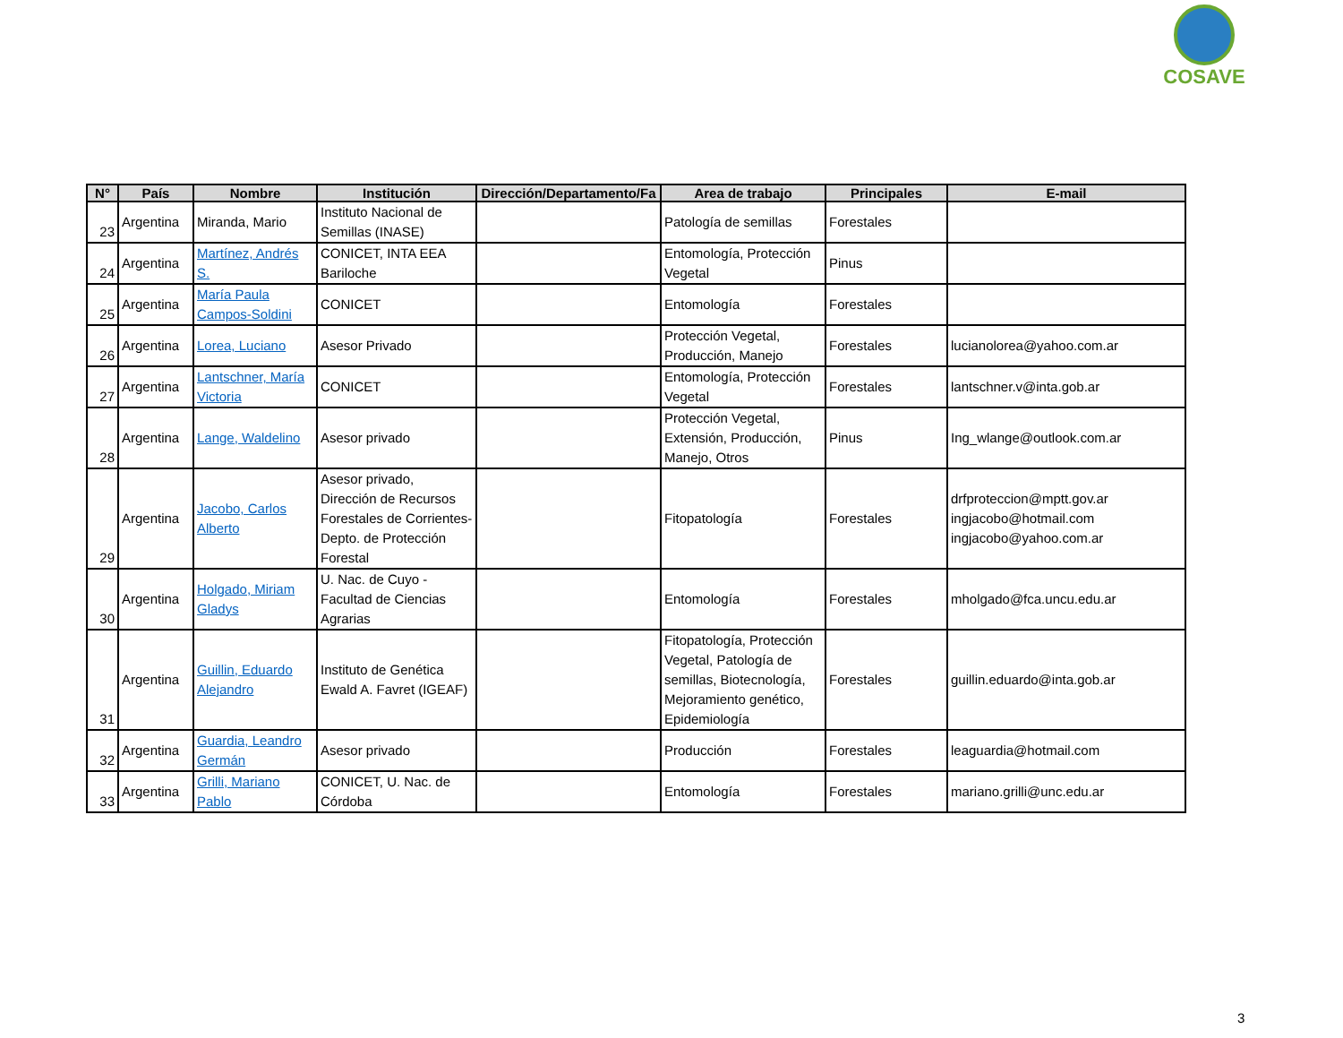COSAVE
| N° | País | Nombre | Institución | Dirección/Departamento/Fa | Area de trabajo | Principales | E-mail |
| --- | --- | --- | --- | --- | --- | --- | --- |
| 23 | Argentina | Miranda, Mario | Instituto Nacional de Semillas (INASE) | | Patología de semillas | Forestales | |
| 24 | Argentina | Martínez, Andrés S. | CONICET, INTA EEA Bariloche | | Entomología, Protección Vegetal | Pinus | |
| 25 | Argentina | María Paula Campos-Soldini | CONICET | | Entomología | Forestales | |
| 26 | Argentina | Lorea, Luciano | Asesor Privado | | Protección Vegetal, Producción, Manejo | Forestales | lucianolorea@yahoo.com.ar |
| 27 | Argentina | Lantschner, María Victoria | CONICET | | Entomología, Protección Vegetal | Forestales | lantschner.v@inta.gob.ar |
| 28 | Argentina | Lange, Waldelino | Asesor privado | | Protección Vegetal, Extensión, Producción, Manejo, Otros | Pinus | Ing_wlange@outlook.com.ar |
| 29 | Argentina | Jacobo, Carlos Alberto | Asesor privado, Dirección de Recursos Forestales de Corrientes-Depto. de Protección Forestal | | Fitopatología | Forestales | drfproteccion@mptt.gov.ar ingjacobo@hotmail.com ingjacobo@yahoo.com.ar |
| 30 | Argentina | Holgado, Miriam Gladys | U. Nac. de Cuyo - Facultad de Ciencias Agrarias | | Entomología | Forestales | mholgado@fca.uncu.edu.ar |
| 31 | Argentina | Guillin, Eduardo Alejandro | Instituto de Genética Ewald A. Favret (IGEAF) | | Fitopatología, Protección Vegetal, Patología de semillas, Biotecnología, Mejoramiento genético, Epidemiología | Forestales | guillin.eduardo@inta.gob.ar |
| 32 | Argentina | Guardia, Leandro Germán | Asesor privado | | Producción | Forestales | leaguardia@hotmail.com |
| 33 | Argentina | Grilli, Mariano Pablo | CONICET, U. Nac. de Córdoba | | Entomología | Forestales | mariano.grilli@unc.edu.ar |
3